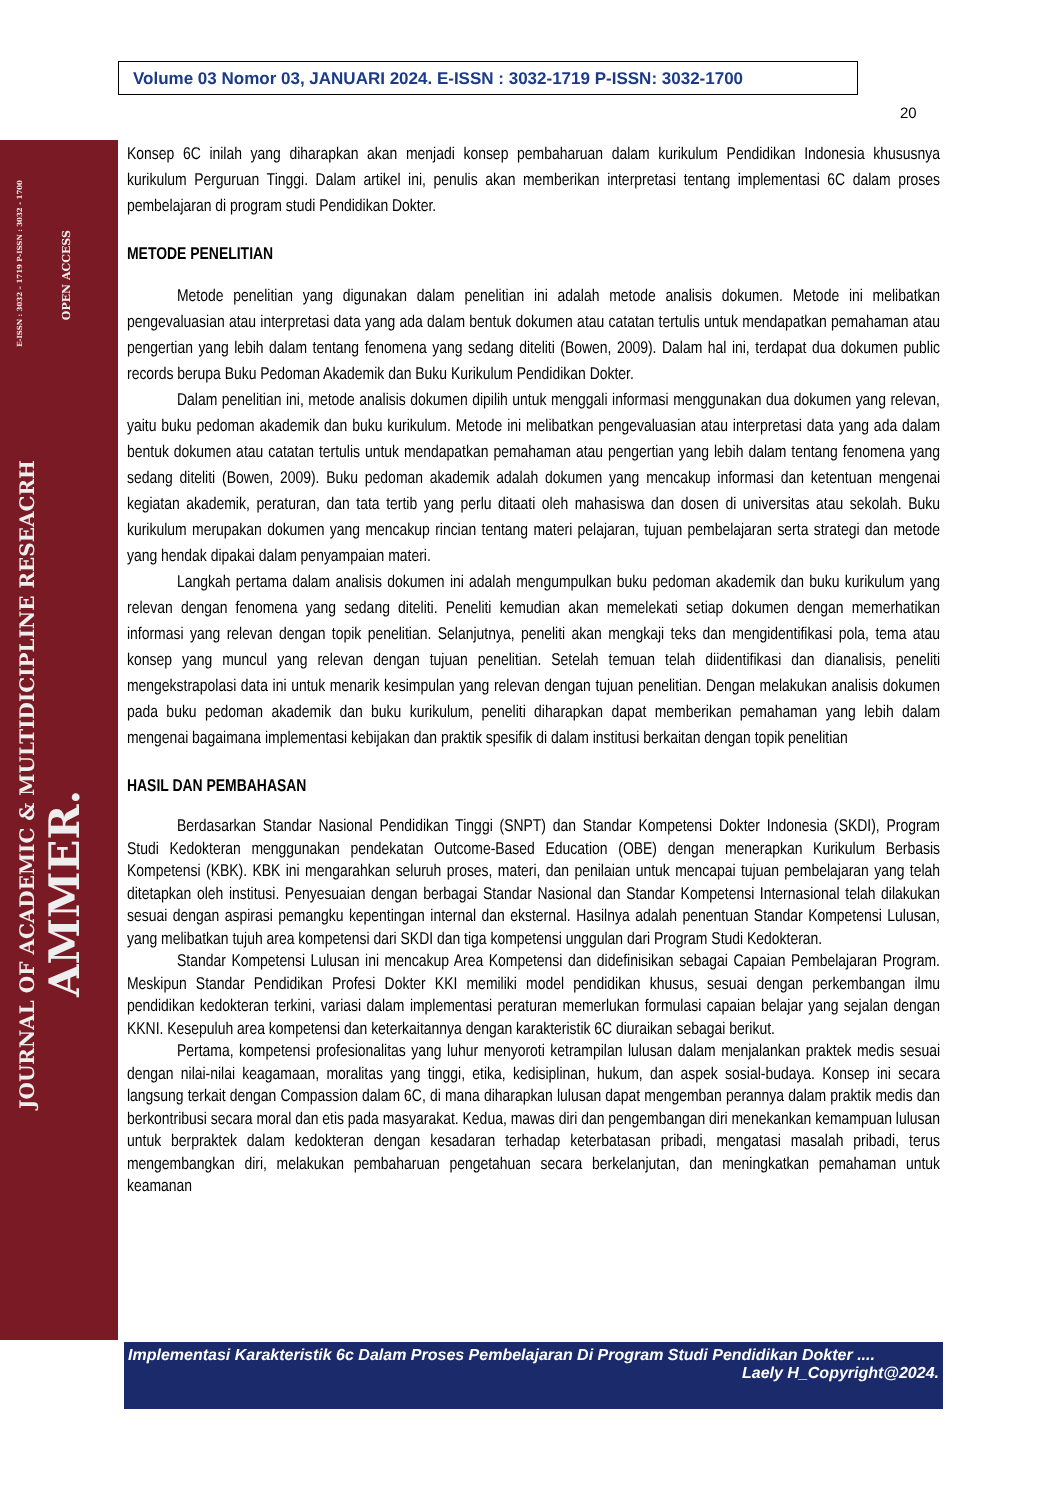Volume 03 Nomor 03, JANUARI 2024. E-ISSN : 3032-1719 P-ISSN: 3032-1700
20
E-ISSN : 3032 – 1719 P-ISSN : 3032 - 1700
OPEN ACCESS
JOURNAL OF ACADEMIC & MULTIDICIPLINE RESEACRH
AMMER.
Konsep 6C inilah yang diharapkan akan menjadi konsep pembaharuan dalam kurikulum Pendidikan Indonesia khususnya kurikulum Perguruan Tinggi. Dalam artikel ini, penulis akan memberikan interpretasi tentang implementasi 6C dalam proses pembelajaran di program studi Pendidikan Dokter.
METODE PENELITIAN
Metode penelitian yang digunakan dalam penelitian ini adalah metode analisis dokumen. Metode ini melibatkan pengevaluasian atau interpretasi data yang ada dalam bentuk dokumen atau catatan tertulis untuk mendapatkan pemahaman atau pengertian yang lebih dalam tentang fenomena yang sedang diteliti (Bowen, 2009). Dalam hal ini, terdapat dua dokumen public records berupa Buku Pedoman Akademik dan Buku Kurikulum Pendidikan Dokter.
Dalam penelitian ini, metode analisis dokumen dipilih untuk menggali informasi menggunakan dua dokumen yang relevan, yaitu buku pedoman akademik dan buku kurikulum. Metode ini melibatkan pengevaluasian atau interpretasi data yang ada dalam bentuk dokumen atau catatan tertulis untuk mendapatkan pemahaman atau pengertian yang lebih dalam tentang fenomena yang sedang diteliti (Bowen, 2009). Buku pedoman akademik adalah dokumen yang mencakup informasi dan ketentuan mengenai kegiatan akademik, peraturan, dan tata tertib yang perlu ditaati oleh mahasiswa dan dosen di universitas atau sekolah. Buku kurikulum merupakan dokumen yang mencakup rincian tentang materi pelajaran, tujuan pembelajaran serta strategi dan metode yang hendak dipakai dalam penyampaian materi.
Langkah pertama dalam analisis dokumen ini adalah mengumpulkan buku pedoman akademik dan buku kurikulum yang relevan dengan fenomena yang sedang diteliti. Peneliti kemudian akan memelekati setiap dokumen dengan memerhatikan informasi yang relevan dengan topik penelitian. Selanjutnya, peneliti akan mengkaji teks dan mengidentifikasi pola, tema atau konsep yang muncul yang relevan dengan tujuan penelitian. Setelah temuan telah diidentifikasi dan dianalisis, peneliti mengekstrapolasi data ini untuk menarik kesimpulan yang relevan dengan tujuan penelitian. Dengan melakukan analisis dokumen pada buku pedoman akademik dan buku kurikulum, peneliti diharapkan dapat memberikan pemahaman yang lebih dalam mengenai bagaimana implementasi kebijakan dan praktik spesifik di dalam institusi berkaitan dengan topik penelitian
HASIL DAN PEMBAHASAN
Berdasarkan Standar Nasional Pendidikan Tinggi (SNPT) dan Standar Kompetensi Dokter Indonesia (SKDI), Program Studi Kedokteran menggunakan pendekatan Outcome-Based Education (OBE) dengan menerapkan Kurikulum Berbasis Kompetensi (KBK). KBK ini mengarahkan seluruh proses, materi, dan penilaian untuk mencapai tujuan pembelajaran yang telah ditetapkan oleh institusi. Penyesuaian dengan berbagai Standar Nasional dan Standar Kompetensi Internasional telah dilakukan sesuai dengan aspirasi pemangku kepentingan internal dan eksternal. Hasilnya adalah penentuan Standar Kompetensi Lulusan, yang melibatkan tujuh area kompetensi dari SKDI dan tiga kompetensi unggulan dari Program Studi Kedokteran.
Standar Kompetensi Lulusan ini mencakup Area Kompetensi dan didefinisikan sebagai Capaian Pembelajaran Program. Meskipun Standar Pendidikan Profesi Dokter KKI memiliki model pendidikan khusus, sesuai dengan perkembangan ilmu pendidikan kedokteran terkini, variasi dalam implementasi peraturan memerlukan formulasi capaian belajar yang sejalan dengan KKNI. Kesepuluh area kompetensi dan keterkaitannya dengan karakteristik 6C diuraikan sebagai berikut.
Pertama, kompetensi profesionalitas yang luhur menyoroti ketrampilan lulusan dalam menjalankan praktek medis sesuai dengan nilai-nilai keagamaan, moralitas yang tinggi, etika, kedisiplinan, hukum, dan aspek sosial-budaya. Konsep ini secara langsung terkait dengan Compassion dalam 6C, di mana diharapkan lulusan dapat mengemban perannya dalam praktik medis dan berkontribusi secara moral dan etis pada masyarakat. Kedua, mawas diri dan pengembangan diri menekankan kemampuan lulusan untuk berpraktek dalam kedokteran dengan kesadaran terhadap keterbatasan pribadi, mengatasi masalah pribadi, terus mengembangkan diri, melakukan pembaharuan pengetahuan secara berkelanjutan, dan meningkatkan pemahaman untuk keamanan
Implementasi Karakteristik 6c Dalam Proses Pembelajaran Di Program Studi Pendidikan Dokter ....
Laely H_Copyright@2024.